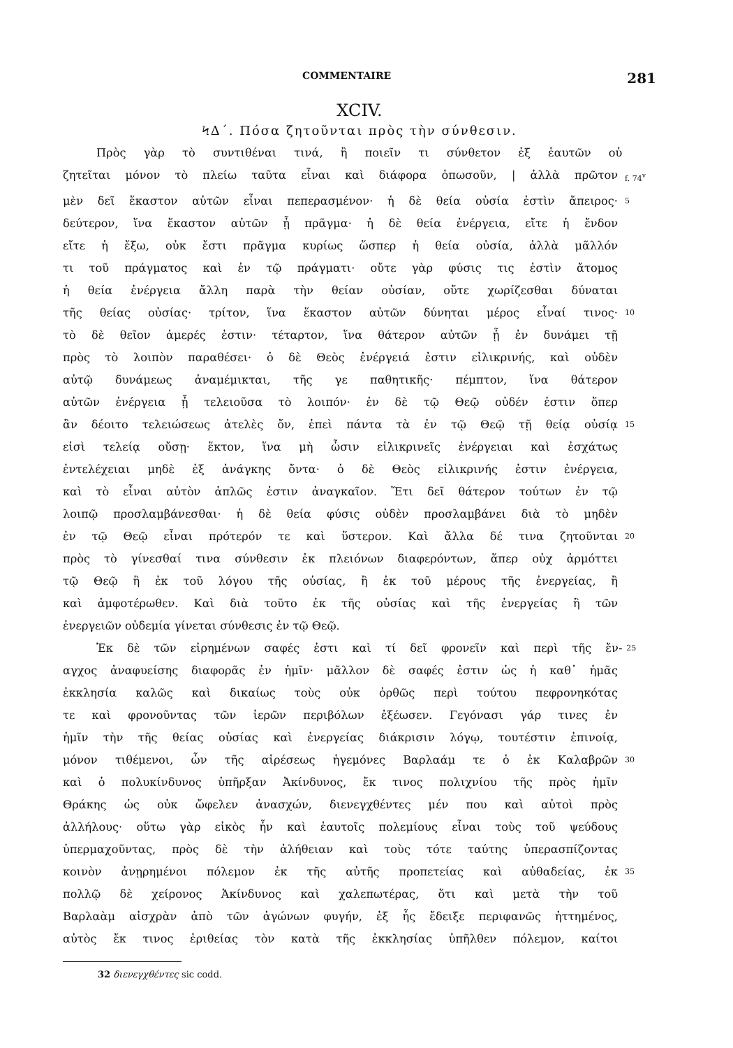COMMENTAIRE 281
XCIV.
ϞΔ΄. Πόσα ζητοῦνται πρὸς τὴν σύνθεσιν.
Πρὸς γὰρ τὸ συντιθέναι τινά, ἢ ποιεῖν τι σύνθετον ἐξ ἑαυτῶν οὐ
ζητεῖται μόνον τὸ πλείω ταῦτα εἶναι καὶ διάφορα ὁπωσοῦν, | ἀλλὰ πρῶτον
f. 74<sup>v</sup>
μὲν δεῖ ἕκαστον αὐτῶν εἶναι πεπερασμένον· ἡ δὲ θεία οὐσία ἐστὶν ἄπειρος·
5
δεύτερον, ἵνα ἕκαστον αὐτῶν ᾖ πρᾶγμα· ἡ δὲ θεία ἐνέργεια, εἴτε ἡ ἔνδον
εἴτε ἡ ἔξω, οὐκ ἔστι πρᾶγμα κυρίως ὥσπερ ἡ θεία οὐσία, ἀλλὰ μᾶλλόν
τι τοῦ πράγματος καὶ ἐν τῷ πράγματι· οὔτε γὰρ φύσις τις ἐστὶν ἄτομος
ἡ θεία ἐνέργεια ἄλλη παρὰ τὴν θείαν οὐσίαν, οὔτε χωρίζεσθαι δύναται
τῆς θείας οὐσίας· τρίτον, ἵνα ἕκαστον αὐτῶν δύνηται μέρος εἶναί τινος·
10
τὸ δὲ θεῖον ἀμερές ἐστιν· τέταρτον, ἵνα θάτερον αὐτῶν ᾖ ἐν δυνάμει τῇ
πρὸς τὸ λοιπὸν παραθέσει· ὁ δὲ Θεὸς ἐνέργειά ἐστιν εἰλικρινής, καὶ οὐδὲν
αὐτῷ δυνάμεως ἀναμέμικται, τῆς γε παθητικῆς· πέμπτον, ἵνα θάτερον
αὐτῶν ἐνέργεια ᾖ τελειοῦσα τὸ λοιπόν· ἐν δὲ τῷ Θεῷ οὐδέν ἐστιν ὅπερ
ἂν δέοιτο τελειώσεως ἀτελὲς ὄν, ἐπεὶ πάντα τὰ ἐν τῷ Θεῷ τῇ θείᾳ οὐσίᾳ
15
εἰσὶ τελείᾳ οὔσῃ· ἕκτον, ἵνα μὴ ὦσιν εἰλικρινεῖς ἐνέργειαι καὶ ἐσχάτως
ἐντελέχειαι μηδὲ ἐξ ἀνάγκης ὄντα· ὁ δὲ Θεὸς εἰλικρινής ἐστιν ἐνέργεια,
καὶ τὸ εἶναι αὐτὸν ἁπλῶς ἐστιν ἀναγκαῖον. Ἔτι δεῖ θάτερον τούτων ἐν τῷ
λοιπῷ προσλαμβάνεσθαι· ἡ δὲ θεία φύσις οὐδὲν προσλαμβάνει διὰ τὸ μηδὲν
ἐν τῷ Θεῷ εἶναι πρότερόν τε καὶ ὕστερον. Καὶ ἄλλα δέ τινα ζητοῦνται
20
πρὸς τὸ γίνεσθαί τινα σύνθεσιν ἐκ πλειόνων διαφερόντων, ἅπερ οὐχ ἁρμόττει
τῷ Θεῷ ἢ ἐκ τοῦ λόγου τῆς οὐσίας, ἢ ἐκ τοῦ μέρους τῆς ἐνεργείας, ἢ
καὶ ἀμφοτέρωθεν. Καὶ διὰ τοῦτο ἐκ τῆς οὐσίας καὶ τῆς ἐνεργείας ἢ τῶν
ἐνεργειῶν οὐδεμία γίνεται σύνθεσις ἐν τῷ Θεῷ.
Ἐκ δὲ τῶν εἰρημένων σαφές ἐστι καὶ τί δεῖ φρονεῖν καὶ περὶ τῆς ἔν-
25
αγχος ἀναφυείσης διαφορᾶς ἐν ἡμῖν· μᾶλλον δὲ σαφές ἐστιν ὡς ἡ καθ᾿ ἡμᾶς
ἐκκλησία καλῶς καὶ δικαίως τοὺς οὐκ ὀρθῶς περὶ τούτου πεφρονηκότας
τε καὶ φρονοῦντας τῶν ἱερῶν περιβόλων ἐξέωσεν. Γεγόνασι γάρ τινες ἐν
ἡμῖν τὴν τῆς θείας οὐσίας καὶ ἐνεργείας διάκρισιν λόγῳ, τουτέστιν ἐπινοίᾳ,
μόνον τιθέμενοι, ὧν τῆς αἱρέσεως ἡγεμόνες Βαρλαάμ τε ὁ ἐκ Καλαβρῶν
30
καὶ ὁ πολυκίνδυνος ὑπῆρξαν Ἀκίνδυνος, ἔκ τινος πολιχνίου τῆς πρὸς ἡμῖν
Θράκης ὡς οὐκ ὤφελεν ἀνασχών, διενεγχθέντες μέν που καὶ αὐτοὶ πρὸς
ἀλλήλους· οὕτω γὰρ εἰκὸς ἦν καὶ ἑαυτοῖς πολεμίους εἶναι τοὺς τοῦ ψεύδους
ὑπερμαχοῦντας, πρὸς δὲ τὴν ἀλήθειαν καὶ τοὺς τότε ταύτης ὑπερασπίζοντας
κοινὸν ἀνῃρημένοι πόλεμον ἐκ τῆς αὐτῆς προπετείας καὶ αὐθαδείας, ἐκ
35
πολλῷ δὲ χείρονος Ἀκίνδυνος καὶ χαλεπωτέρας, ὅτι καὶ μετὰ τὴν τοῦ
Βαρλαὰμ αἰσχρὰν ἀπὸ τῶν ἀγώνων φυγήν, ἐξ ἧς ἔδειξε περιφανῶς ἡττημένος,
αὐτὸς ἔκ τινος ἐριθείας τὸν κατὰ τῆς ἐκκλησίας ὑπῆλθεν πόλεμον, καίτοι
32 διενεγχθέντες sic codd.